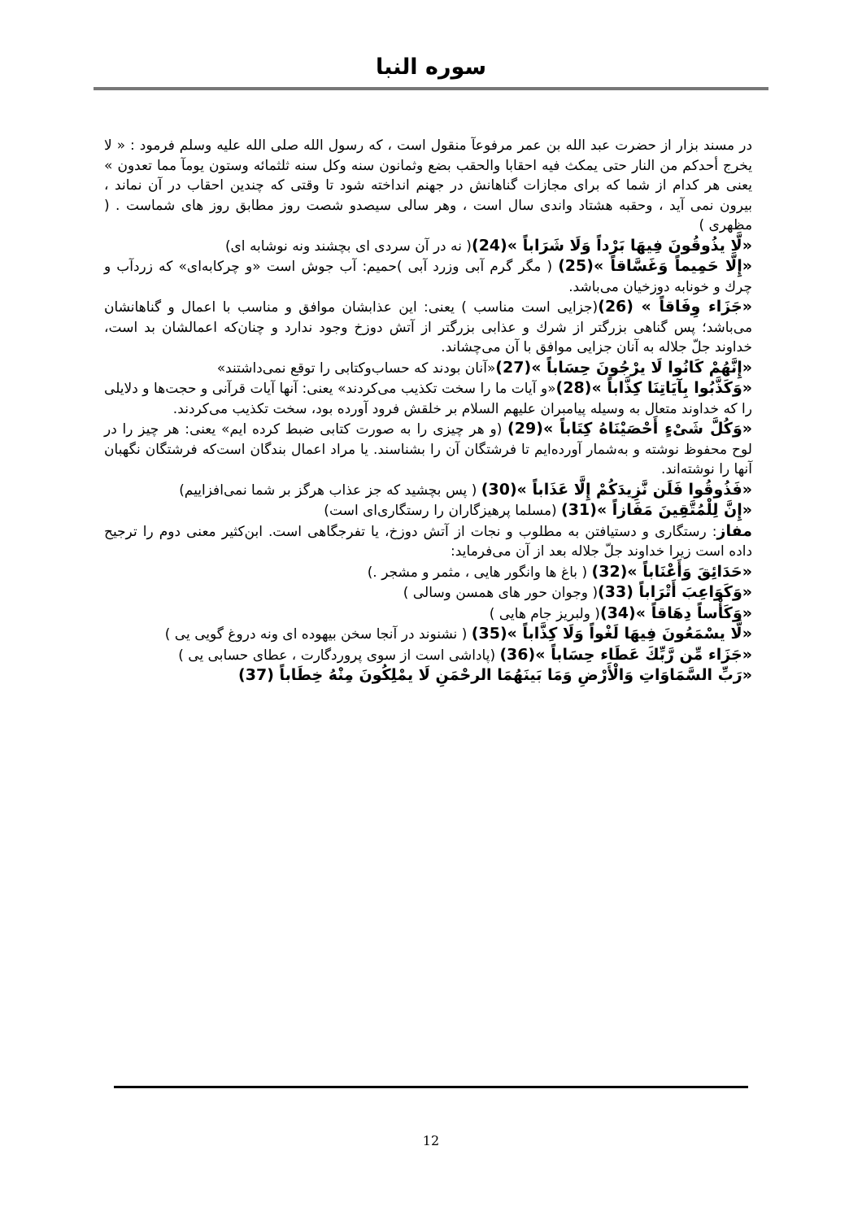سوره النبا
در مسند بزار از حضرت عبد الله بن عمر مرفوعآ منقول است ، که رسول الله صلی الله علیه وسلم فرمود : « لا یخرج أحدكم من النار حتی یمكث فیه احقابا والحقب بضع وثمانون سنه وكل سنه ثلثمائه وستون یومآ مما تعدون » یعنی هر كدام از شما كه برای مجازات گناهانش در جهنم انداخته شود تا وقتی كه چندین احقاب در آن نماند ، بیرون نمی آید ، وحقبه هشتاد واندی سال است ، وهر سالی سیصدو شصت روز مطابق روز های شماست . ( مظهری )
«لَّا يذُوقُونَ فِيهَا بَرْداً وَلَا شَرَاباً »(24)( نه در آن سردی ای بچشند ونه نوشابه ای)
«إِلَّا حَمِيماً وَغَسَّاقاً »(25) ( مگر گرم آبی وزرد آبی )حمیم: آب جوش است «و چركابه‌ای» كه زردآب و چرك و خونابه دوزخیان می‌باشد.
«جَزَاء وِفَاقاً » (26)(جزایی است مناسب ) یعنی: این عذابشان موافق و مناسب با اعمال و گناهانشان می‌باشد؛ پس گناهی بزرگتر از شرك و عذابی بزرگتر از آتش دوزخ وجود ندارد و چنان‌كه اعمالشان بد است، خداوند جلّ جلاله به آنان جزایی موافق با آن می‌چشاند.
«إِنَّهُمْ كَانُوا لَا يرْجُونَ حِسَاباً »(27)«آنان بودند كه حساب‌وكتابی را توقع نمی‌داشتند»
«وَكَذَّبُوا بِآيَاتِنَا كِذَّاباً »(28)«و آیات ما را سخت تكذیب می‌كردند» یعنی: آنها آیات قرآنی و حجت‌ها و دلایلی را كه خداوند متعال به وسیله پیامبران علیهم السلام بر خلقش فرود آورده بود، سخت تكذیب می‌كردند.
«وَكُلَّ شَىْءٍ أَحْصَيْنَاهُ كِتَاباً »(29) (و هر چیزی را به صورت كتابی ضبط كرده ایم» یعنی: هر چیز را در لوح محفوظ نوشته و به‌شمار آورده‌ایم تا فرشتگان آن را بشناسند. یا مراد اعمال بندگان است‌كه فرشتگان نگهبان آنها را نوشته‌اند.
«فَذُوقُوا فَلَن نَّزِيدَكُمْ إِلَّا عَذَاباً »(30) ( پس بچشید كه جز عذاب هرگز بر شما نمی‌افزاییم)
«إِنَّ لِلْمُتَّقِينَ مَفَازاً »(31) (مسلما پرهیزگاران را رستگاری‌ای است)
مفاز: رستگاری و دستیافتن به مطلوب و نجات از آتش دوزخ، یا تفرجگاهی است. ابن‌كثیر معنی دوم را ترجیح داده است زیرا خداوند جلّ جلاله بعد از آن می‌فرماید:
«حَدَائِقَ وَأَعْنَاباً »(32) ( باغ ها وانگور هایی ، مثمر و مشجر .)
«وَكَوَاعِبَ أَتْرَاباً (33)( وجوان حور های همسن وسالی )
«وَكَأْساً دِهَاقاً »(34)( ولبریز جام هایی )
«لَّا يسْمَعُونَ فِيهَا لَغْواً وَلَا كِذَّاباً »(35) ( نشنوند در آنجا سخن بیهوده ای ونه دروغ گویی یی )
«جَزَاء مِّن رَّبِّكَ عَطَاء حِسَاباً »(36) (پاداشی است از سوی پروردگارت ، عطای حسابی یی )
«رَبِّ السَّمَاوَاتِ وَالْأَرْضِ وَمَا بَينَهُمَا الرحْمَنِ لَا يمْلِكُونَ مِنْهُ خِطَاباً (37)
12